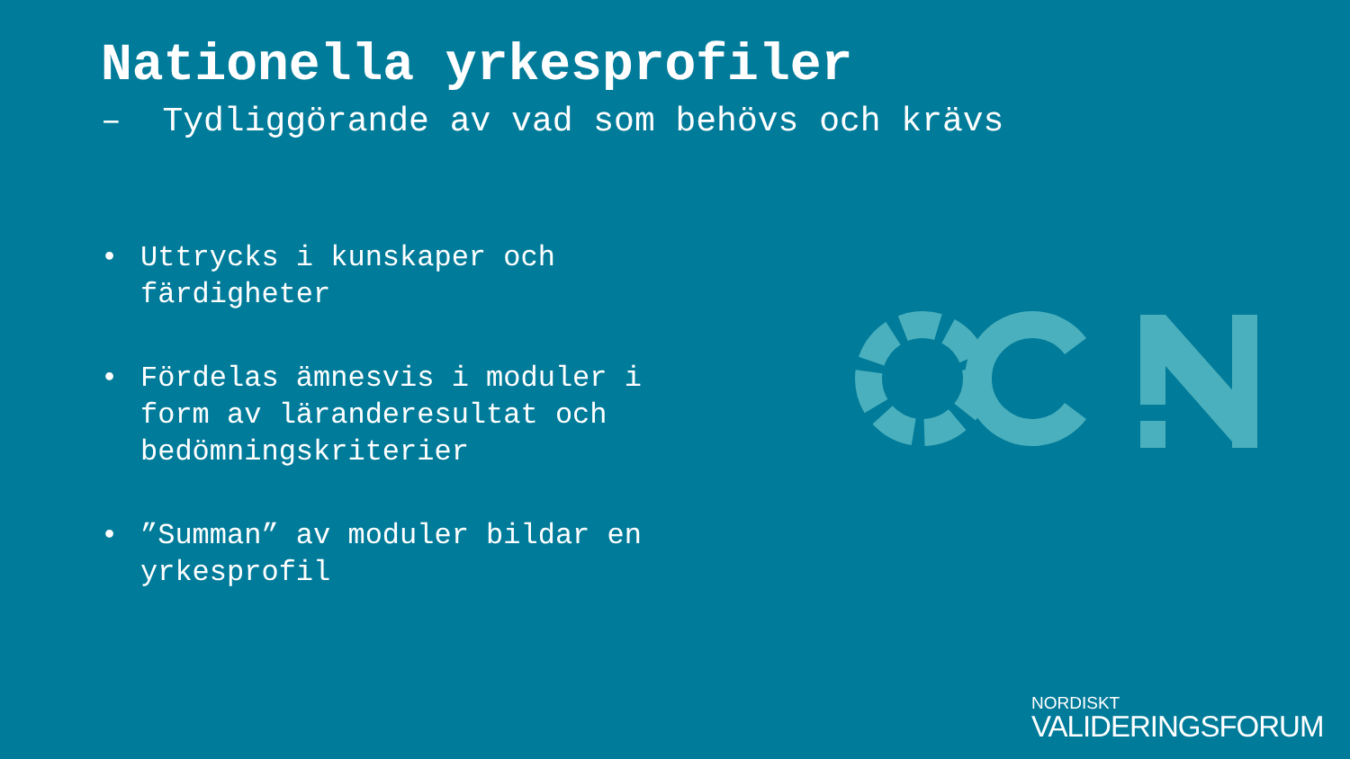Nationella yrkesprofiler
– Tydliggörande av vad som behövs och krävs
• Uttrycks i kunskaper och färdigheter
• Fördelas ämnesvis i moduler i form av läranderesultat och bedömningskriterier
•”Summan” av moduler bildar en yrkesprofil
NORDISKT
VALIDERINGSFORUM